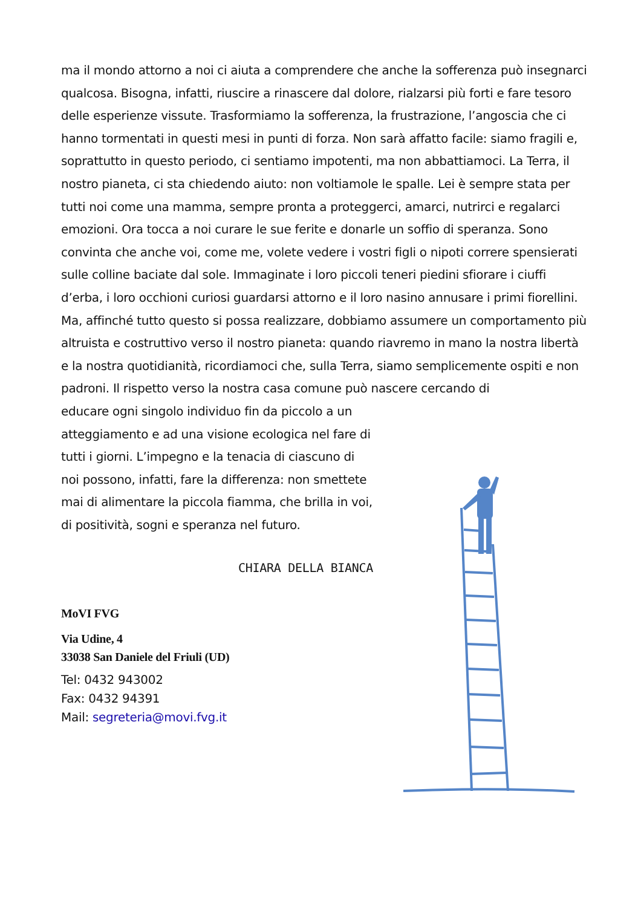ma il mondo attorno a noi ci aiuta a comprendere che anche la sofferenza può insegnarci qualcosa. Bisogna, infatti, riuscire a rinascere dal dolore, rialzarsi più forti e fare tesoro delle esperienze vissute. Trasformiamo la sofferenza, la frustrazione, l’angoscia che ci hanno tormentati in questi mesi in punti di forza. Non sarà affatto facile: siamo fragili e, soprattutto in questo periodo, ci sentiamo impotenti, ma non abbattiamoci. La Terra, il nostro pianeta, ci sta chiedendo aiuto: non voltiamole le spalle. Lei è sempre stata per tutti noi come una mamma, sempre pronta a proteggerci, amarci, nutrirci e regalarci emozioni. Ora tocca a noi curare le sue ferite e donarle un soffio di speranza. Sono convinta che anche voi, come me, volete vedere i vostri figli o nipoti correre spensierati sulle colline baciate dal sole. Immaginate i loro piccoli teneri piedini sfiorare i ciuffi d’erba, i loro occhioni curiosi guardarsi attorno e il loro nasino annusare i primi fiorellini. Ma, affinché tutto questo si possa realizzare, dobbiamo assumere un comportamento più altruista e costruttivo verso il nostro pianeta: quando riavremo in mano la nostra libertà e la nostra quotidianità, ricordiamoci che, sulla Terra, siamo semplicemente ospiti e non padroni. Il rispetto verso la nostra casa comune può nascere cercando di
educare ogni singolo individuo fin da piccolo a un atteggiamento e ad una visione ecologica nel fare di tutti i giorni. L’impegno e la tenacia di ciascuno di noi possono, infatti, fare la differenza: non smettete mai di alimentare la piccola fiamma, che brilla in voi, di positività, sogni e speranza nel futuro.
CHIARA DELLA BIANCA
MoVI FVG
Via Udine, 4
33038 San Daniele del Friuli (UD)
Tel: 0432 943002
Fax: 0432 94391
Mail: segreteria@movi.fvg.it